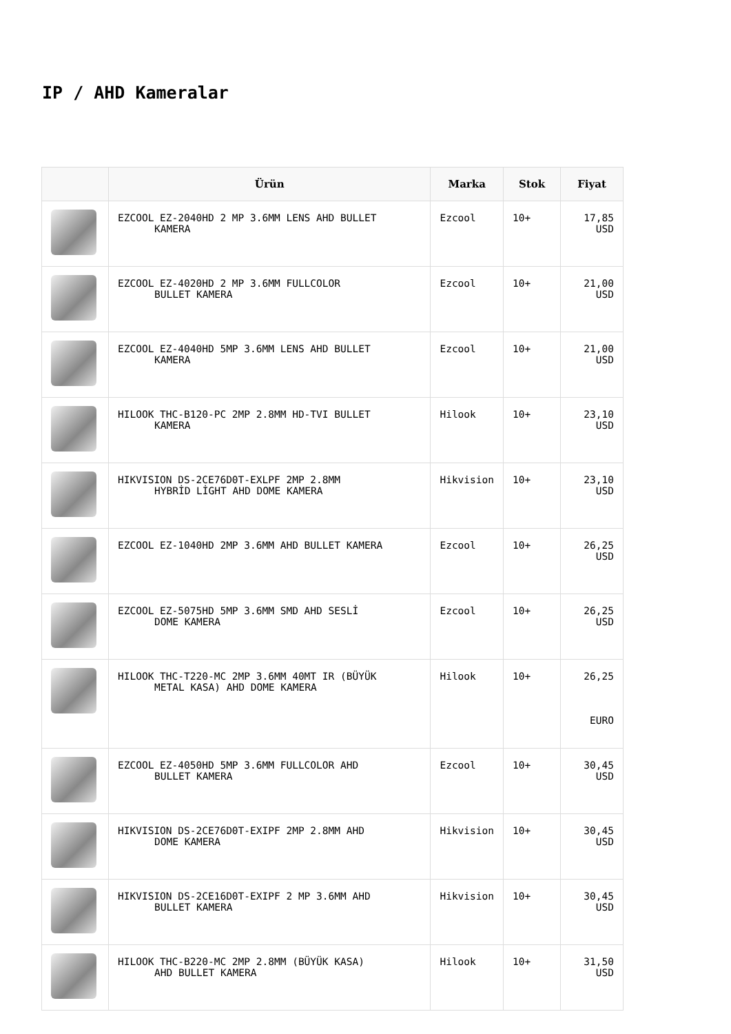IP / AHD Kameralar
| | Ürün | Marka | Stok | Fiyat |
| --- | --- | --- | --- | --- |
| | EZCOOL EZ-2040HD 2 MP 3.6MM LENS AHD BULLET KAMERA | Ezcool | 10+ | 17,85 USD |
| | EZCOOL EZ-4020HD 2 MP 3.6MM FULLCOLOR BULLET KAMERA | Ezcool | 10+ | 21,00 USD |
| | EZCOOL EZ-4040HD 5MP 3.6MM LENS AHD BULLET KAMERA | Ezcool | 10+ | 21,00 USD |
| | HILOOK THC-B120-PC 2MP 2.8MM HD-TVI BULLET KAMERA | Hilook | 10+ | 23,10 USD |
| | HIKVISION DS-2CE76D0T-EXLPF 2MP 2.8MM HYBRİD LİGHT AHD DOME KAMERA | Hikvision | 10+ | 23,10 USD |
| | EZCOOL EZ-1040HD 2MP 3.6MM AHD BULLET KAMERA | Ezcool | 10+ | 26,25 USD |
| | EZCOOL EZ-5075HD 5MP 3.6MM SMD AHD SESLİ DOME KAMERA | Ezcool | 10+ | 26,25 USD |
| | HILOOK THC-T220-MC 2MP 3.6MM 40MT IR (BÜYÜK METAL KASA) AHD DOME KAMERA | Hilook | 10+ | 26,25 EURO |
| | EZCOOL EZ-4050HD 5MP 3.6MM FULLCOLOR AHD BULLET KAMERA | Ezcool | 10+ | 30,45 USD |
| | HIKVISION DS-2CE76D0T-EXIPF 2MP 2.8MM AHD DOME KAMERA | Hikvision | 10+ | 30,45 USD |
| | HIKVISION DS-2CE16D0T-EXIPF 2 MP 3.6MM AHD BULLET KAMERA | Hikvision | 10+ | 30,45 USD |
| | HILOOK THC-B220-MC 2MP 2.8MM (BÜYÜK KASA) AHD BULLET KAMERA | Hilook | 10+ | 31,50 USD |